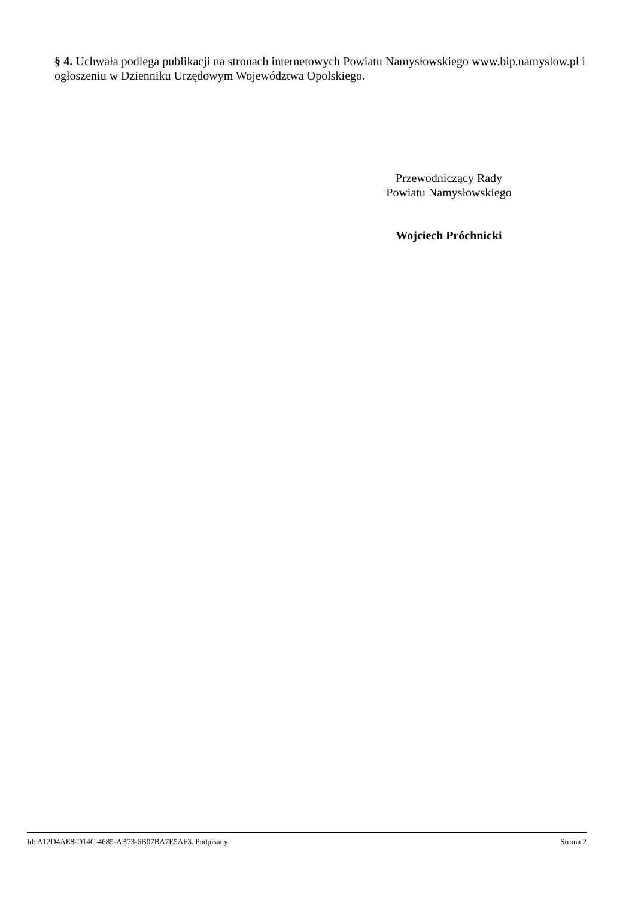§ 4. Uchwała podlega publikacji na stronach internetowych Powiatu Namysłowskiego www.bip.namyslow.pl i ogłoszeniu w Dzienniku Urzędowym Województwa Opolskiego.
Przewodniczący Rady
Powiatu Namysłowskiego
Wojciech Próchnicki
Id: A12D4AE8-D14C-4685-AB73-6B07BA7E5AF3. Podpisany Strona 2